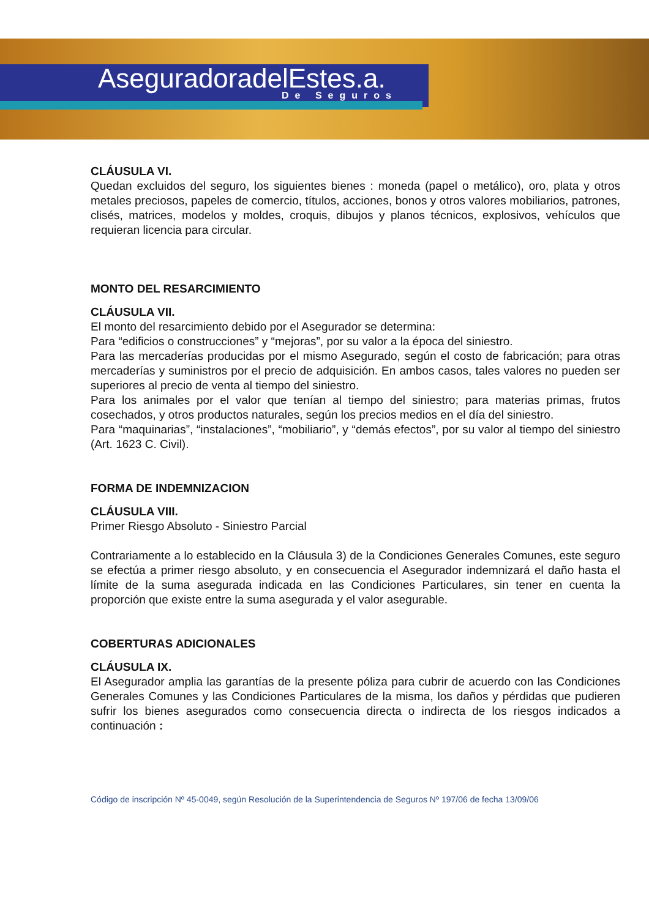AseguradoradelEstes.a.
De Seguros
CLÁUSULA VI.
Quedan excluidos del seguro, los siguientes bienes : moneda (papel o metálico), oro, plata y otros metales preciosos, papeles de comercio, títulos, acciones, bonos y otros valores mobiliarios, patrones, clisés, matrices, modelos y moldes, croquis, dibujos y planos técnicos, explosivos, vehículos que requieran licencia para circular.
MONTO DEL RESARCIMIENTO
CLÁUSULA VII.
El monto del resarcimiento debido por el Asegurador se determina:
Para “edificios o construcciones” y “mejoras”, por su valor a la época del siniestro.
Para las mercaderías producidas por el mismo Asegurado, según el costo de fabricación; para otras mercaderías y suministros por el precio de adquisición. En ambos casos, tales valores no pueden ser superiores al precio de venta al tiempo del siniestro.
Para los animales por el valor que tenían al tiempo del siniestro; para materias primas, frutos cosechados, y otros productos naturales, según los precios medios en el día del siniestro.
Para “maquinarias”, “instalaciones”, “mobiliario”, y “demás efectos”, por su valor al tiempo del siniestro (Art. 1623 C. Civil).
FORMA DE INDEMNIZACION
CLÁUSULA VIII.
Primer Riesgo Absoluto - Siniestro Parcial
Contrariamente a lo establecido en la Cláusula 3) de la Condiciones Generales Comunes, este seguro se efectúa a primer riesgo absoluto, y en consecuencia el Asegurador indemnizará el daño hasta el límite de la suma asegurada indicada en las Condiciones Particulares, sin tener en cuenta la proporción que existe entre la suma asegurada y el valor asegurable.
COBERTURAS ADICIONALES
CLÁUSULA IX.
El Asegurador amplia las garantías de la presente póliza para cubrir de acuerdo con las Condiciones Generales Comunes y las Condiciones Particulares de la misma, los daños y pérdidas que pudieren sufrir los bienes asegurados como consecuencia directa o indirecta de los riesgos indicados a continuación :
Código de inscripción Nº 45-0049, según Resolución de la Superintendencia de Seguros Nº 197/06 de fecha 13/09/06